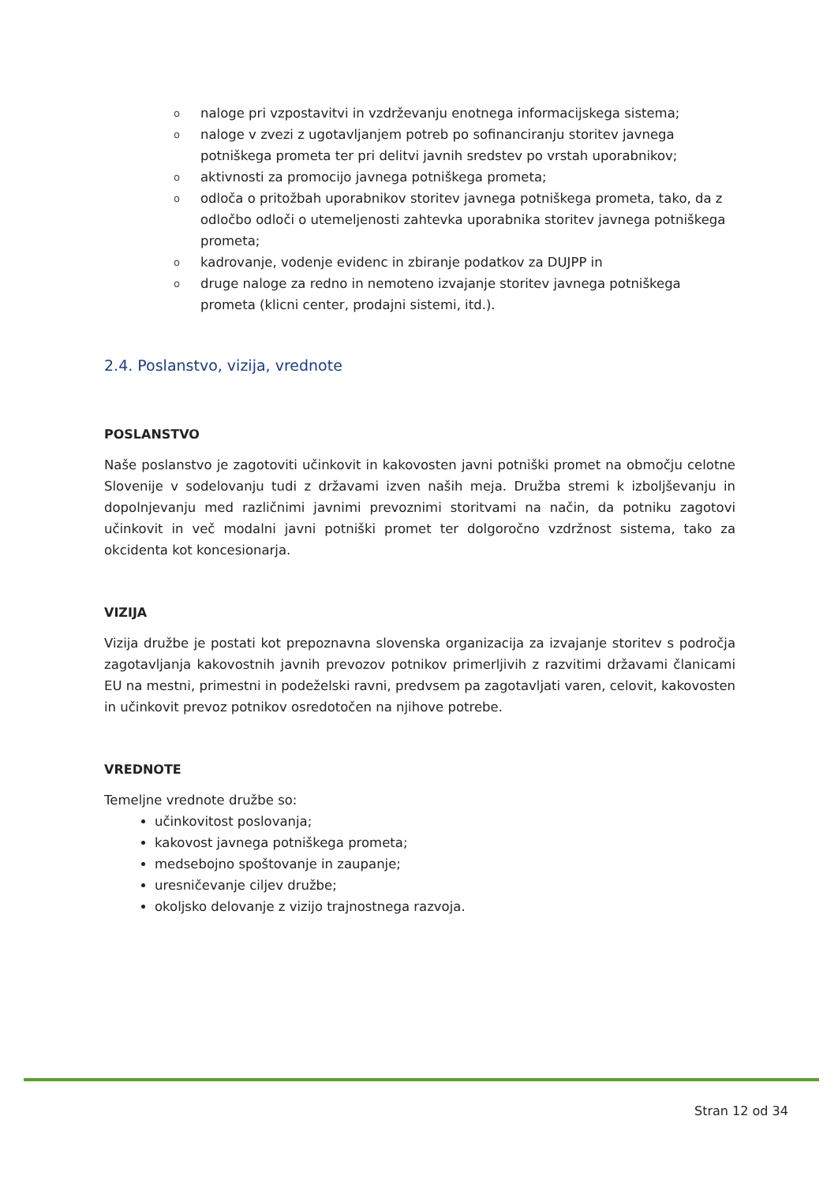onaloge pri vzpostavitvi in vzdrževanju enotnega informacijskega sistema;
onaloge v zvezi z ugotavljanjem potreb po sofinanciranju storitev javnega potniškega prometa ter pri delitvi javnih sredstev po vrstah uporabnikov;
oaktivnosti za promocijo javnega potniškega prometa;
oodloča o pritožbah uporabnikov storitev javnega potniškega prometa, tako, da z odločbo odloči o utemeljenosti zahtevka uporabnika storitev javnega potniškega prometa;
okadrovanje, vodenje evidenc in zbiranje podatkov za DUJPP in
odruge naloge za redno in nemoteno izvajanje storitev javnega potniškega prometa (klicni center, prodajni sistemi, itd.).
2.4. Poslanstvo, vizija, vrednote
POSLANSTVO
Naše poslanstvo je zagotoviti učinkovit in kakovosten javni potniški promet na območju celotne Slovenije v sodelovanju tudi z državami izven naših meja. Družba stremi k izboljševanju in dopolnjevanju med različnimi javnimi prevoznimi storitvami na način, da potniku zagotovi učinkovit in več modalni javni potniški promet ter dolgoročno vzdržnost sistema, tako za okcidenta kot koncesionarja.
VIZIJA
Vizija družbe je postati kot prepoznavna slovenska organizacija za izvajanje storitev s področja zagotavljanja kakovostnih javnih prevozov potnikov primerljivih z razvitimi državami članicami EU na mestni, primestni in podeželski ravni, predvsem pa zagotavljati varen, celovit, kakovosten in učinkovit prevoz potnikov osredotočen na njihove potrebe.
VREDNOTE
Temeljne vrednote družbe so:
učinkovitost poslovanja;
kakovost javnega potniškega prometa;
medsebojno spoštovanje in zaupanje;
uresničevanje ciljev družbe;
okoljsko delovanje z vizijo trajnostnega razvoja.
Stran 12 od 34